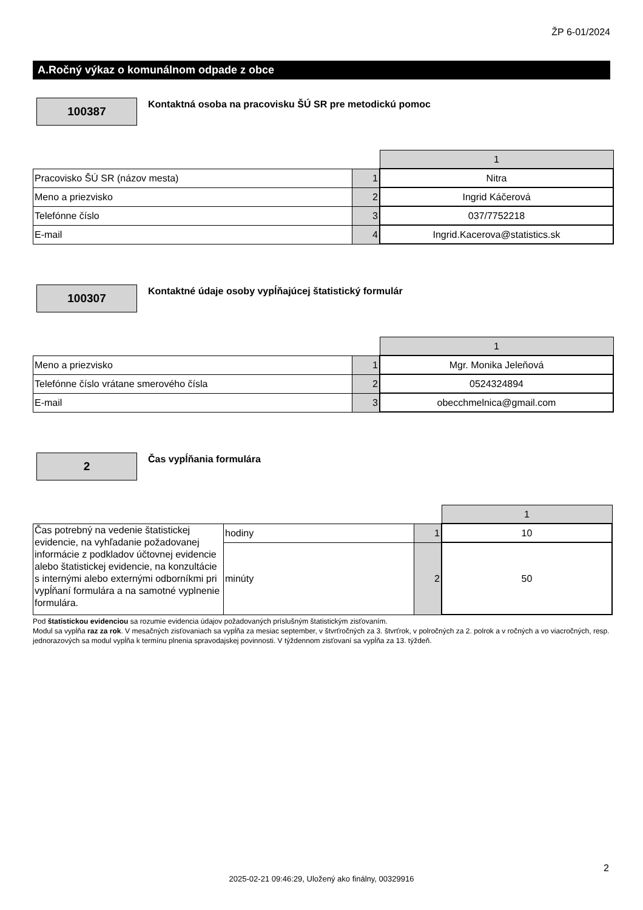ŽP 6-01/2024
A.Ročný výkaz o komunálnom odpade z obce
100387
Kontaktná osoba na pracovisku ŠÚ SR pre metodickú pomoc
| | | 1 |
| Pracovisko ŠÚ SR (názov mesta) | 1 | Nitra |
| Meno a priezvisko | 2 | Ingrid Káčerová |
| Telefónne číslo | 3 | 037/7752218 |
| E-mail | 4 | Ingrid.Kacerova@statistics.sk |
100307
Kontaktné údaje osoby vypĺňajúcej štatistický formulár
| | | 1 |
| Meno a priezvisko | 1 | Mgr. Monika Jeleňová |
| Telefónne číslo vrátane smerového čísla | 2 | 0524324894 |
| E-mail | 3 | obecchmelnica@gmail.com |
2
Čas vypĺňania formulára
| | | | 1 |
| Čas potrebný na vedenie štatistickej evidencie, na vyhľadanie požadovanej informácie z podkladov účtovnej evidencie alebo štatistickej evidencie, na konzultácie s internými alebo externými odborníkmi pri vypĺňaní formulára a na samotné vyplnenie formulára. | hodiny | 1 | 10 |
| | minúty | 2 | 50 |
Pod štatistickou evidenciou sa rozumie evidencia údajov požadovaných príslušným štatistickým zisťovaním.
Modul sa vypĺňa raz za rok. V mesačných zisťovaniach sa vypĺňa za mesiac september, v štvrťročných za 3. štvrťrok, v polročných za 2. polrok a v ročných a vo viacročných, resp. jednorazových sa modul vypĺňa k termínu plnenia spravodajskej povinnosti. V týždennom zisťovaní sa vypĺňa za 13. týždeň.
2
2025-02-21 09:46:29, Uložený ako finálny, 00329916